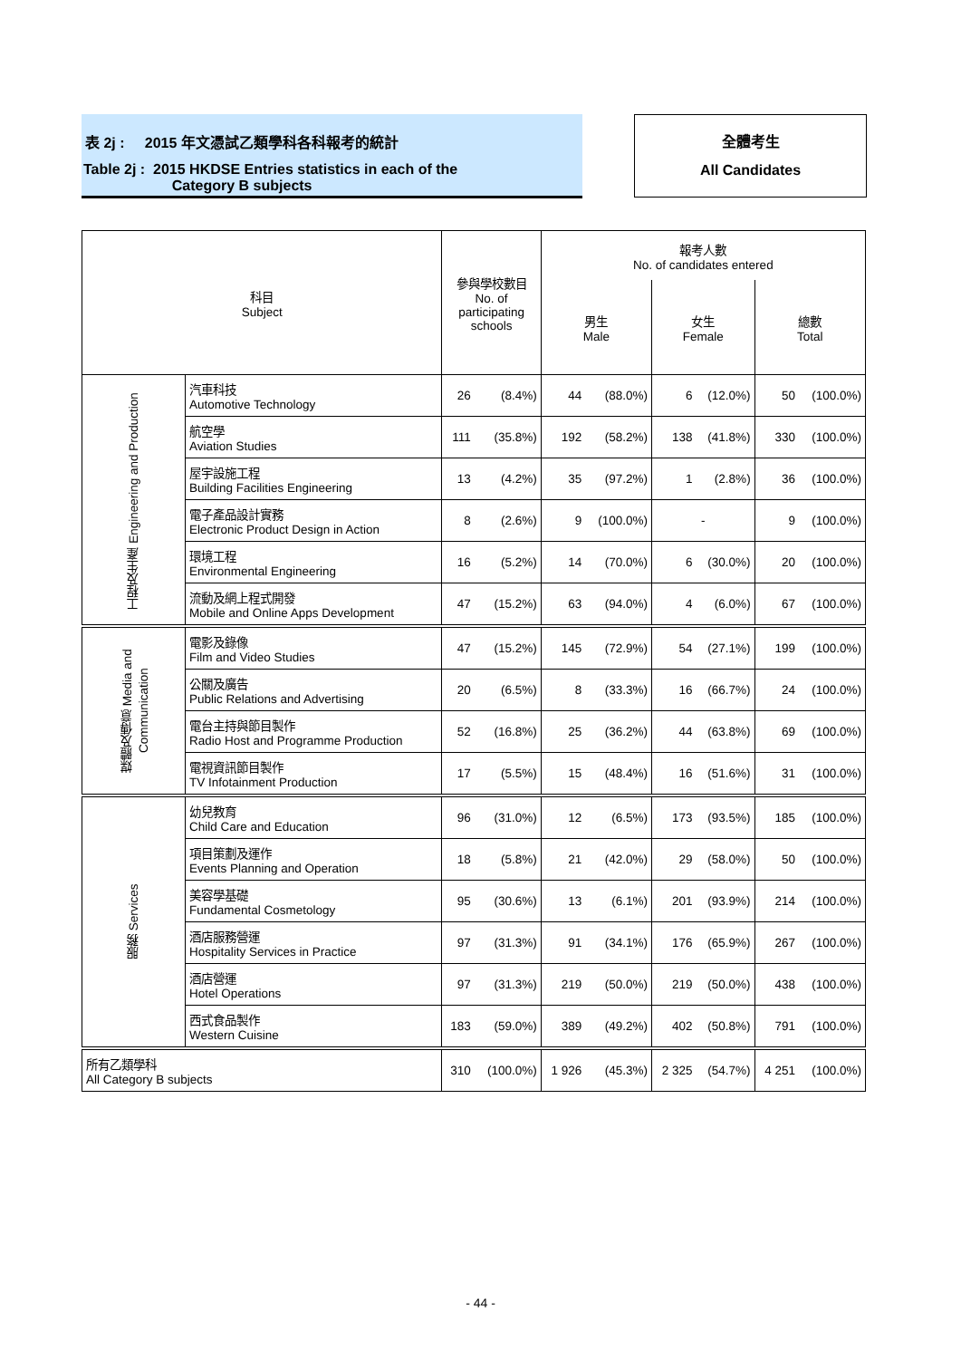表 2j : 2015 年文憑試乙類學科各科報考的統計
Table 2j : 2015 HKDSE Entries statistics in each of the
Category B subjects
全體考生
All Candidates
| 科目 Subject | | 參與學校數目 No. of participating schools | | 報考人數 No. of candidates entered | | | | | |
| --- | --- | --- | --- | --- | --- | --- | --- | --- | --- |
| | | | | 男生 Male | | 女生 Female | | 總數 Total | |
| 工程及生產 Engineering and Production | 汽車科技 Automotive Technology | 26 | (8.4%) | 44 | (88.0%) | 6 | (12.0%) | 50 | (100.0%) |
| | 航空學 Aviation Studies | 111 | (35.8%) | 192 | (58.2%) | 138 | (41.8%) | 330 | (100.0%) |
| | 屋宇設施工程 Building Facilities Engineering | 13 | (4.2%) | 35 | (97.2%) | 1 | (2.8%) | 36 | (100.0%) |
| | 電子產品設計實務 Electronic Product Design in Action | 8 | (2.6%) | 9 | (100.0%) | - | | 9 | (100.0%) |
| | 環境工程 Environmental Engineering | 16 | (5.2%) | 14 | (70.0%) | 6 | (30.0%) | 20 | (100.0%) |
| | 流動及網上程式開發 Mobile and Online Apps Development | 47 | (15.2%) | 63 | (94.0%) | 4 | (6.0%) | 67 | (100.0%) |
| 媒體及傳意 Media and Communication | 電影及錄像 Film and Video Studies | 47 | (15.2%) | 145 | (72.9%) | 54 | (27.1%) | 199 | (100.0%) |
| | 公關及廣告 Public Relations and Advertising | 20 | (6.5%) | 8 | (33.3%) | 16 | (66.7%) | 24 | (100.0%) |
| | 電台主持與節目製作 Radio Host and Programme Production | 52 | (16.8%) | 25 | (36.2%) | 44 | (63.8%) | 69 | (100.0%) |
| | 電視資訊節目製作 TV Infotainment Production | 17 | (5.5%) | 15 | (48.4%) | 16 | (51.6%) | 31 | (100.0%) |
| 服務 Services | 幼兒教育 Child Care and Education | 96 | (31.0%) | 12 | (6.5%) | 173 | (93.5%) | 185 | (100.0%) |
| | 項目策劃及運作 Events Planning and Operation | 18 | (5.8%) | 21 | (42.0%) | 29 | (58.0%) | 50 | (100.0%) |
| | 美容學基礎 Fundamental Cosmetology | 95 | (30.6%) | 13 | (6.1%) | 201 | (93.9%) | 214 | (100.0%) |
| | 酒店服務營運 Hospitality Services in Practice | 97 | (31.3%) | 91 | (34.1%) | 176 | (65.9%) | 267 | (100.0%) |
| | 酒店營運 Hotel Operations | 97 | (31.3%) | 219 | (50.0%) | 219 | (50.0%) | 438 | (100.0%) |
| | 西式食品製作 Western Cuisine | 183 | (59.0%) | 389 | (49.2%) | 402 | (50.8%) | 791 | (100.0%) |
| 所有乙類學科 All Category B subjects | | 310 | (100.0%) | 1 926 | (45.3%) | 2 325 | (54.7%) | 4 251 | (100.0%) |
- 44 -